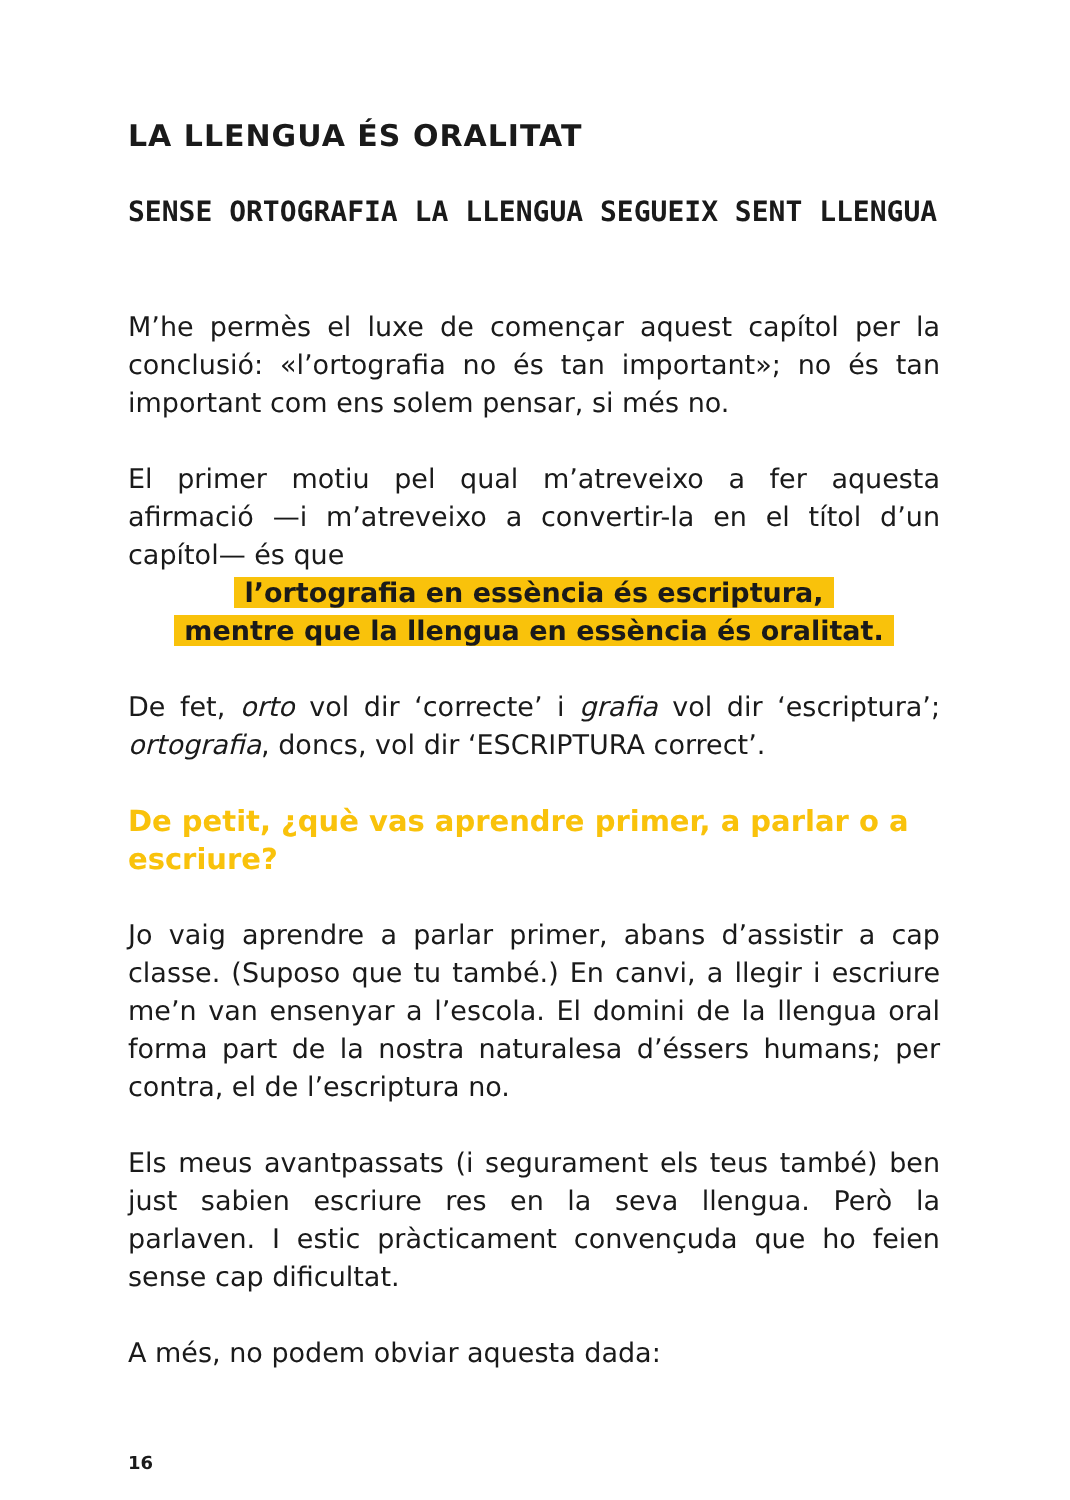LA LLENGUA ÉS ORALITAT
SENSE ORTOGRAFIA LA LLENGUA SEGUEIX SENT LLENGUA
M’he permès el luxe de començar aquest capítol per la conclusió: «l’ortografia no és tan important»; no és tan important com ens solem pensar, si més no.
El primer motiu pel qual m’atreveixo a fer aquesta afirmació —i m’atreveixo a convertir-la en el títol d’un capítol— és que
l’ortografia en essència és escriptura,
mentre que la llengua en essència és oralitat.
De fet, orto vol dir ‘correcte’ i grafia vol dir ‘escriptura’; ortografia, doncs, vol dir ‘ESCRIPTURA correct’.
De petit, ¿què vas aprendre primer, a parlar o a escriure?
Jo vaig aprendre a parlar primer, abans d’assistir a cap classe. (Suposo que tu també.) En canvi, a llegir i escriure me’n van ensenyar a l’escola. El domini de la llengua oral forma part de la nostra naturalesa d’éssers humans; per contra, el de l’escriptura no.
Els meus avantpassats (i segurament els teus també) ben just sabien escriure res en la seva llengua. Però la parlaven. I estic pràcticament convençuda que ho feien sense cap dificultat.
A més, no podem obviar aquesta dada:
16